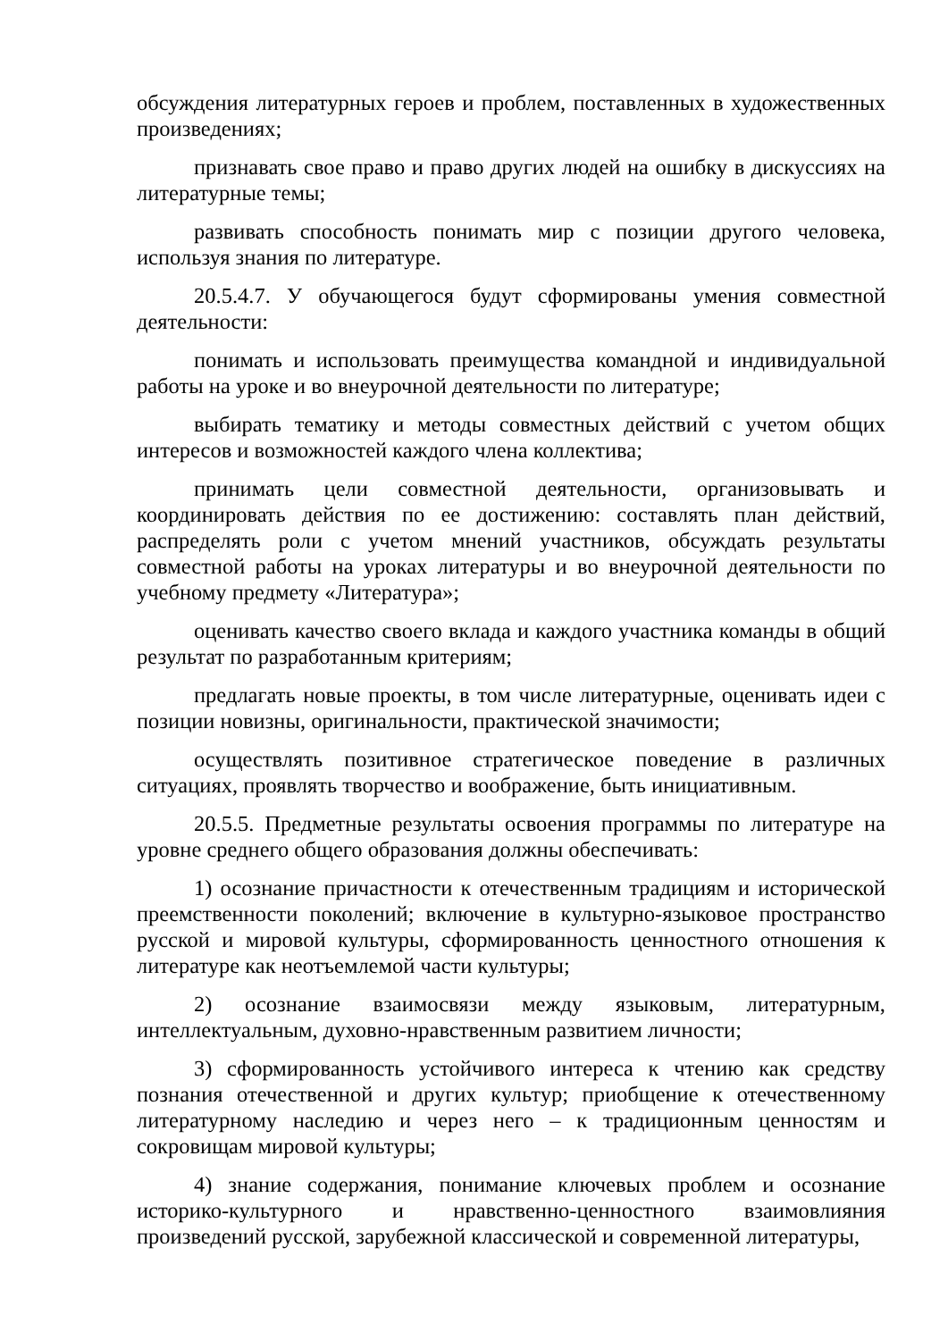обсуждения литературных героев и проблем, поставленных в художественных произведениях;
признавать свое право и право других людей на ошибку в дискуссиях на литературные темы;
развивать способность понимать мир с позиции другого человека, используя знания по литературе.
20.5.4.7. У обучающегося будут сформированы умения совместной деятельности:
понимать и использовать преимущества командной и индивидуальной работы на уроке и во внеурочной деятельности по литературе;
выбирать тематику и методы совместных действий с учетом общих интересов и возможностей каждого члена коллектива;
принимать цели совместной деятельности, организовывать и координировать действия по ее достижению: составлять план действий, распределять роли с учетом мнений участников, обсуждать результаты совместной работы на уроках литературы и во внеурочной деятельности по учебному предмету «Литература»;
оценивать качество своего вклада и каждого участника команды в общий результат по разработанным критериям;
предлагать новые проекты, в том числе литературные, оценивать идеи с позиции новизны, оригинальности, практической значимости;
осуществлять позитивное стратегическое поведение в различных ситуациях, проявлять творчество и воображение, быть инициативным.
20.5.5. Предметные результаты освоения программы по литературе на уровне среднего общего образования должны обеспечивать:
1) осознание причастности к отечественным традициям и исторической преемственности поколений; включение в культурно-языковое пространство русской и мировой культуры, сформированность ценностного отношения к литературе как неотъемлемой части культуры;
2) осознание взаимосвязи между языковым, литературным, интеллектуальным, духовно-нравственным развитием личности;
3) сформированность устойчивого интереса к чтению как средству познания отечественной и других культур; приобщение к отечественному литературному наследию и через него – к традиционным ценностям и сокровищам мировой культуры;
4) знание содержания, понимание ключевых проблем и осознание историко-культурного и нравственно-ценностного взаимовлияния произведений русской, зарубежной классической и современной литературы,